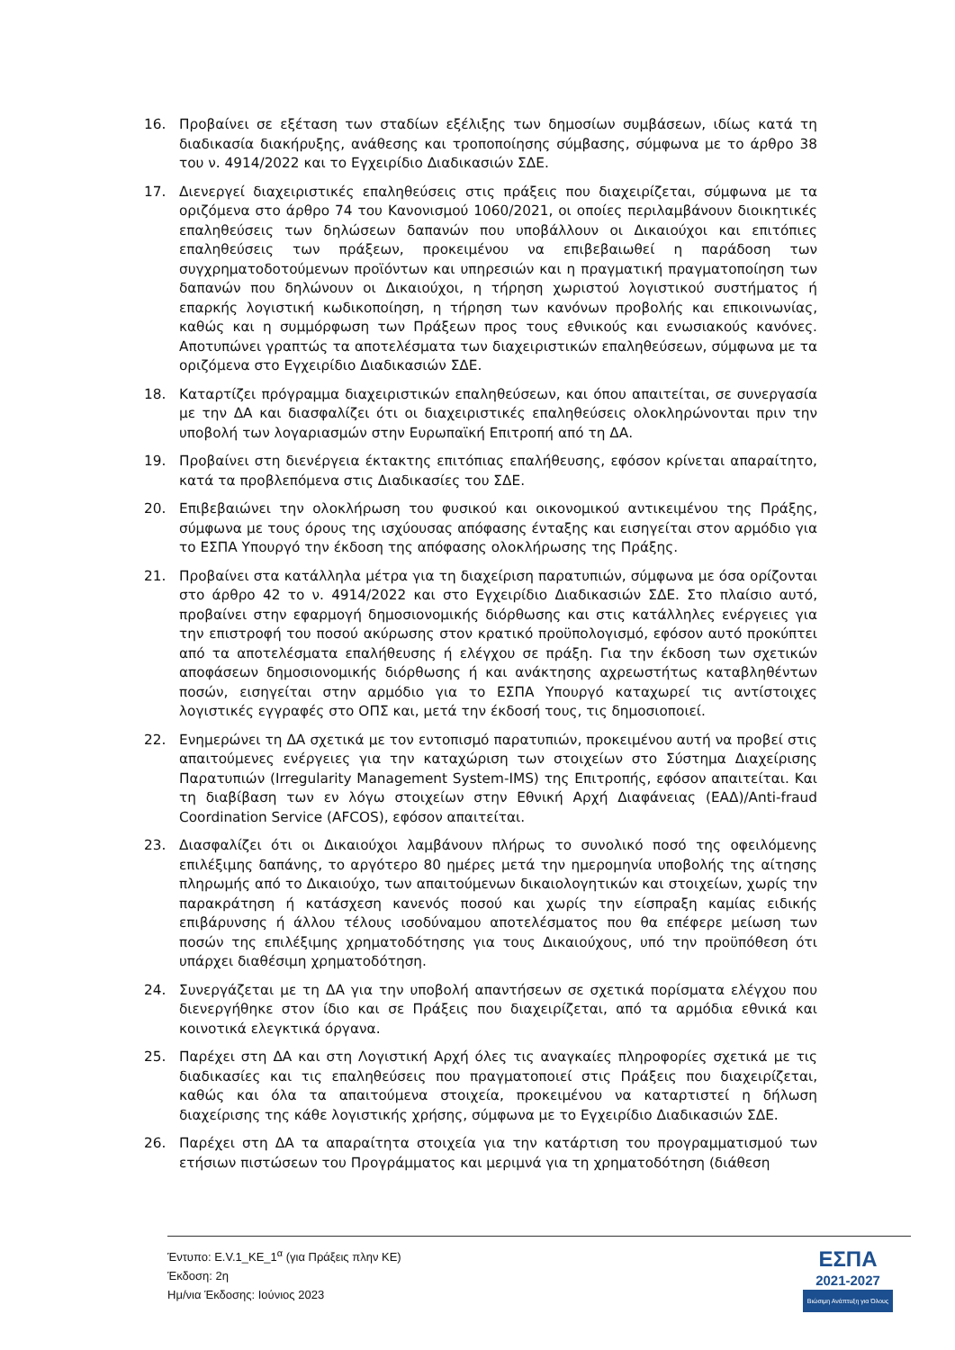16. Προβαίνει σε εξέταση των σταδίων εξέλιξης των δημοσίων συμβάσεων, ιδίως κατά τη διαδικασία διακήρυξης, ανάθεσης και τροποποίησης σύμβασης, σύμφωνα με το άρθρο 38 του ν. 4914/2022 και το Εγχειρίδιο Διαδικασιών ΣΔΕ.
17. Διενεργεί διαχειριστικές επαληθεύσεις στις πράξεις που διαχειρίζεται, σύμφωνα με τα οριζόμενα στο άρθρο 74 του Κανονισμού 1060/2021, οι οποίες περιλαμβάνουν διοικητικές επαληθεύσεις των δηλώσεων δαπανών που υποβάλλουν οι Δικαιούχοι και επιτόπιες επαληθεύσεις των πράξεων, προκειμένου να επιβεβαιωθεί η παράδοση των συγχρηματοδοτούμενων προϊόντων και υπηρεσιών και η πραγματική πραγματοποίηση των δαπανών που δηλώνουν οι Δικαιούχοι, η τήρηση χωριστού λογιστικού συστήματος ή επαρκής λογιστική κωδικοποίηση, η τήρηση των κανόνων προβολής και επικοινωνίας, καθώς και η συμμόρφωση των Πράξεων προς τους εθνικούς και ενωσιακούς κανόνες. Αποτυπώνει γραπτώς τα αποτελέσματα των διαχειριστικών επαληθεύσεων, σύμφωνα με τα οριζόμενα στο Εγχειρίδιο Διαδικασιών ΣΔΕ.
18. Καταρτίζει πρόγραμμα διαχειριστικών επαληθεύσεων, και όπου απαιτείται, σε συνεργασία με την ΔΑ και διασφαλίζει ότι οι διαχειριστικές επαληθεύσεις ολοκληρώνονται πριν την υποβολή των λογαριασμών στην Ευρωπαϊκή Επιτροπή από τη ΔΑ.
19. Προβαίνει στη διενέργεια έκτακτης επιτόπιας επαλήθευσης, εφόσον κρίνεται απαραίτητο, κατά τα προβλεπόμενα στις Διαδικασίες του ΣΔΕ.
20. Επιβεβαιώνει την ολοκλήρωση του φυσικού και οικονομικού αντικειμένου της Πράξης, σύμφωνα με τους όρους της ισχύουσας απόφασης ένταξης και εισηγείται στον αρμόδιο για το ΕΣΠΑ Υπουργό την έκδοση της απόφασης ολοκλήρωσης της Πράξης.
21. Προβαίνει στα κατάλληλα μέτρα για τη διαχείριση παρατυπιών, σύμφωνα με όσα ορίζονται στο άρθρο 42 το ν. 4914/2022 και στο Εγχειρίδιο Διαδικασιών ΣΔΕ. Στο πλαίσιο αυτό, προβαίνει στην εφαρμογή δημοσιονομικής διόρθωσης και στις κατάλληλες ενέργειες για την επιστροφή του ποσού ακύρωσης στον κρατικό προϋπολογισμό, εφόσον αυτό προκύπτει από τα αποτελέσματα επαλήθευσης ή ελέγχου σε πράξη. Για την έκδοση των σχετικών αποφάσεων δημοσιονομικής διόρθωσης ή και ανάκτησης αχρεωστήτως καταβληθέντων ποσών, εισηγείται στην αρμόδιο για το ΕΣΠΑ Υπουργό καταχωρεί τις αντίστοιχες λογιστικές εγγραφές στο ΟΠΣ και, μετά την έκδοσή τους, τις δημοσιοποιεί.
22. Ενημερώνει τη ΔΑ σχετικά με τον εντοπισμό παρατυπιών, προκειμένου αυτή να προβεί στις απαιτούμενες ενέργειες για την καταχώριση των στοιχείων στο Σύστημα Διαχείρισης Παρατυπιών (Irregularity Management System-IMS) της Επιτροπής, εφόσον απαιτείται. Και τη διαβίβαση των εν λόγω στοιχείων στην Εθνική Αρχή Διαφάνειας (ΕΑΔ)/Anti-fraud Coordination Service (AFCOS), εφόσον απαιτείται.
23. Διασφαλίζει ότι οι Δικαιούχοι λαμβάνουν πλήρως το συνολικό ποσό της οφειλόμενης επιλέξιμης δαπάνης, το αργότερο 80 ημέρες μετά την ημερομηνία υποβολής της αίτησης πληρωμής από το Δικαιούχο, των απαιτούμενων δικαιολογητικών και στοιχείων, χωρίς την παρακράτηση ή κατάσχεση κανενός ποσού και χωρίς την είσπραξη καμίας ειδικής επιβάρυνσης ή άλλου τέλους ισοδύναμου αποτελέσματος που θα επέφερε μείωση των ποσών της επιλέξιμης χρηματοδότησης για τους Δικαιούχους, υπό την προϋπόθεση ότι υπάρχει διαθέσιμη χρηματοδότηση.
24. Συνεργάζεται με τη ΔΑ για την υποβολή απαντήσεων σε σχετικά πορίσματα ελέγχου που διενεργήθηκε στον ίδιο και σε Πράξεις που διαχειρίζεται, από τα αρμόδια εθνικά και κοινοτικά ελεγκτικά όργανα.
25. Παρέχει στη ΔΑ και στη Λογιστική Αρχή όλες τις αναγκαίες πληροφορίες σχετικά με τις διαδικασίες και τις επαληθεύσεις που πραγματοποιεί στις Πράξεις που διαχειρίζεται, καθώς και όλα τα απαιτούμενα στοιχεία, προκειμένου να καταρτιστεί η δήλωση διαχείρισης της κάθε λογιστικής χρήσης, σύμφωνα με το Εγχειρίδιο Διαδικασιών ΣΔΕ.
26. Παρέχει στη ΔΑ τα απαραίτητα στοιχεία για την κατάρτιση του προγραμματισμού των ετήσιων πιστώσεων του Προγράμματος και μεριμνά για τη χρηματοδότηση (διάθεση
Έντυπο: Ε.V.1_ΚΕ_1<sup>α</sup> (για Πράξεις πλην ΚΕ)
Έκδοση: 2η
Ημ/νια Έκδοσης: Ιούνιος 2023
ΕΣΠΑ
2021-2027
Βιώσιμη Ανάπτυξη για Όλους